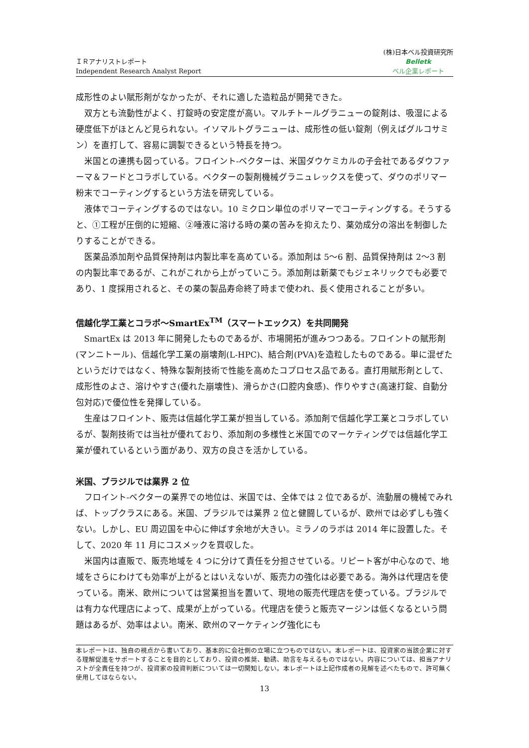ＩＲアナリストレポート
Independent Research Analyst Report
(株)日本ベル投資研究所
Belletk
ベル企業レポート
成形性のよい賦形剤がなかったが、それに適した造粒品が開発できた。
双方とも流動性がよく、打錠時の安定度が高い。マルチトールグラニューの錠剤は、吸湿による硬度低下がほとんど見られない。イソマルトグラニューは、成形性の低い錠剤（例えばグルコサミン）を直打して、容易に調製できるという特長を持つ。
米国との連携も図っている。フロイント‐ベクターは、米国ダウケミカルの子会社であるダウファーマ＆フードとコラボしている。ベクターの製剤機械グラニュレックスを使って、ダウのポリマー粉末でコーティングするという方法を研究している。
液体でコーティングするのではない。10 ミクロン単位のポリマーでコーティングする。そうすると、①工程が圧倒的に短縮、②唾液に溶ける時の薬の苦みを抑えたり、薬効成分の溶出を制御したりすることができる。
医薬品添加剤や品質保持剤は内製比率を高めている。添加剤は 5～6 割、品質保持剤は 2～3 割の内製比率であるが、これがこれから上がっていこう。添加剤は新薬でもジェネリックでも必要であり、1 度採用されると、その薬の製品寿命終了時まで使われ、長く使用されることが多い。
信越化学工業とコラボ～SmartEx<sup>TM</sup>（スマートエックス）を共同開発
SmartEx は 2013 年に開発したものであるが、市場開拓が進みつつある。フロイントの賦形剤(マンニトール)、信越化学工業の崩壊剤(L-HPC)、結合剤(PVA)を造粒したものである。単に混ぜたというだけではなく、特殊な製剤技術で性能を高めたコプロセス品である。直打用賦形剤として、成形性のよさ、溶けやすさ(優れた崩壊性)、滑らかさ(口腔内食感)、作りやすさ(高速打錠、自動分包対応)で優位性を発揮している。
生産はフロイント、販売は信越化学工業が担当している。添加剤で信越化学工業とコラボしているが、製剤技術では当社が優れており、添加剤の多様性と米国でのマーケティングでは信越化学工業が優れているという面があり、双方の良さを活かしている。
米国、ブラジルでは業界 2 位
フロイント‐ベクターの業界での地位は、米国では、全体では 2 位であるが、流動層の機械でみれば、トップクラスにある。米国、ブラジルでは業界 2 位と健闘しているが、欧州では必ずしも強くない。しかし、EU 周辺国を中心に伸ばす余地が大きい。ミラノのラボは 2014 年に設置した。そして、2020 年 11 月にコスメックを買収した。
米国内は直販で、販売地域を 4 つに分けて責任を分担させている。リピート客が中心なので、地域をさらにわけても効率が上がるとはいえないが、販売力の強化は必要である。海外は代理店を使っている。南米、欧州については営業担当を置いて、現地の販売代理店を使っている。ブラジルでは有力な代理店によって、成果が上がっている。代理店を使うと販売マージンは低くなるという問題はあるが、効率はよい。南米、欧州のマーケティング強化にも
本レポートは、独自の視点から書いており、基本的に会社側の立場に立つものではない。本レポートは、投資家の当該企業に対する理解促進をサポートすることを目的としており、投資の推奨、勧誘、助言を与えるものではない。内容については、担当アナリストが全責任を持つが、投資家の投資判断については一切関知しない。本レポートは上記作成者の見解を述べたもので、許可無く使用してはならない。
13